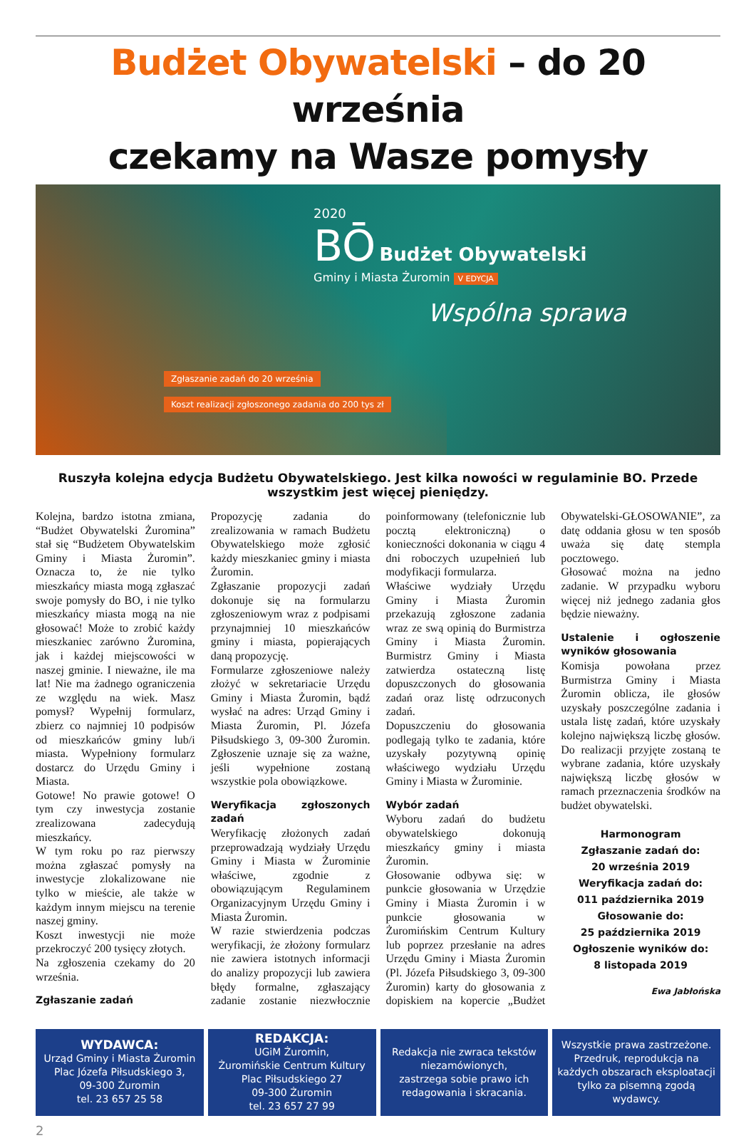Budżet Obywatelski – do 20 września
czekamy na Wasze pomysły
2020
BŌ
Budżet Obywatelski
Gminy i Miasta Żuromin V EDYCJA
Wspólna sprawa
Zgłaszanie zadań do 20 września
Koszt realizacji zgłoszonego zadania do 200 tys zł
Ruszyła kolejna edycja Budżetu Obywatelskiego. Jest kilka nowości w regulaminie BO. Przede wszystkim jest więcej pieniędzy.
Kolejna, bardzo istotna zmiana, “Budżet Obywatelski Żuromina” stał się “Budżetem Obywatelskim Gminy i Miasta Żuromin”. Oznacza to, że nie tylko mieszkańcy miasta mogą zgłaszać swoje pomysły do BO, i nie tylko mieszkańcy miasta mogą na nie głosować! Może to zrobić każdy mieszkaniec zarówno Żuromina, jak i każdej miejscowości w naszej gminie. I nieważne, ile ma lat! Nie ma żadnego ograniczenia ze względu na wiek. Masz pomysł? Wypełnij formularz, zbierz co najmniej 10 podpisów od mieszkańców gminy lub/i miasta. Wypełniony formularz dostarcz do Urzędu Gminy i Miasta.
Gotowe! No prawie gotowe! O tym czy inwestycja zostanie zrealizowana zadecydują mieszkańcy.
W tym roku po raz pierwszy można zgłaszać pomysły na inwestycje zlokalizowane nie tylko w mieście, ale także w każdym innym miejscu na terenie naszej gminy.
Koszt inwestycji nie może przekroczyć 200 tysięcy złotych.
Na zgłoszenia czekamy do 20 września.
Zgłaszanie zadań
Propozycję zadania do zrealizowania w ramach Budżetu Obywatelskiego może zgłosić każdy mieszkaniec gminy i miasta Żuromin.
Zgłaszanie propozycji zadań dokonuje się na formularzu zgłoszeniowym wraz z podpisami przynajmniej 10 mieszkańców gminy i miasta, popierających daną propozycję.
Formularze zgłoszeniowe należy złożyć w sekretariacie Urzędu Gminy i Miasta Żuromin, bądź wysłać na adres: Urząd Gminy i Miasta Żuromin, Pl. Józefa Piłsudskiego 3, 09-300 Żuromin. Zgłoszenie uznaje się za ważne, jeśli wypełnione zostaną wszystkie pola obowiązkowe.
Weryfikacja zgłoszonych zadań
Weryfikację złożonych zadań przeprowadzają wydziały Urzędu Gminy i Miasta w Żurominie właściwe, zgodnie z obowiązującym Regulaminem Organizacyjnym Urzędu Gminy i Miasta Żuromin.
W razie stwierdzenia podczas weryfikacji, że złożony formularz nie zawiera istotnych informacji do analizy propozycji lub zawiera błędy formalne, zgłaszający zadanie zostanie niezwłocznie poinformowany (telefonicznie lub pocztą elektroniczną) o konieczności dokonania w ciągu 4 dni roboczych uzupełnień lub modyfikacji formularza.
Właściwe wydziały Urzędu Gminy i Miasta Żuromin przekazują zgłoszone zadania wraz ze swą opinią do Burmistrza Gminy i Miasta Żuromin. Burmistrz Gminy i Miasta zatwierdza ostateczną listę dopuszczonych do głosowania zadań oraz listę odrzuconych zadań.
Dopuszczeniu do głosowania podlegają tylko te zadania, które uzyskały pozytywną opinię właściwego wydziału Urzędu Gminy i Miasta w Żurominie.
Wybór zadań
Wyboru zadań do budżetu obywatelskiego dokonują mieszkańcy gminy i miasta Żuromin.
Głosowanie odbywa się: w punkcie głosowania w Urzędzie Gminy i Miasta Żuromin i w punkcie głosowania w Żuromińskim Centrum Kultury lub poprzez przesłanie na adres Urzędu Gminy i Miasta Żuromin (Pl. Józefa Piłsudskiego 3, 09-300 Żuromin) karty do głosowania z dopiskiem na kopercie „Budżet Obywatelski-GŁOSOWANIE”, za datę oddania głosu w ten sposób uważa się datę stempla pocztowego.
Głosować można na jedno zadanie. W przypadku wyboru więcej niż jednego zadania głos będzie nieważny.
Ustalenie i ogłoszenie wyników głosowania
Komisja powołana przez Burmistrza Gminy i Miasta Żuromin oblicza, ile głosów uzyskały poszczególne zadania i ustala listę zadań, które uzyskały kolejno największą liczbę głosów. Do realizacji przyjęte zostaną te wybrane zadania, które uzyskały największą liczbę głosów w ramach przeznaczenia środków na budżet obywatelski.
Harmonogram
Zgłaszanie zadań do:
20 września 2019
Weryfikacja zadań do:
011 października 2019
Głosowanie do:
25 października 2019
Ogłoszenie wyników do:
8 listopada 2019
Ewa Jabłońska
WYDAWCA:
Urząd Gminy i Miasta Żuromin
Plac Józefa Piłsudskiego 3,
09-300 Żuromin
tel. 23 657 25 58
REDAKCJA:
UGiM Żuromin,
Żuromińskie Centrum Kultury
Plac Piłsudskiego 27
09-300 Żuromin
tel. 23 657 27 99
Redakcja nie zwraca tekstów niezamówionych,
zastrzega sobie prawo ich redagowania i skracania.
Wszystkie prawa zastrzeżone. Przedruk, reprodukcja na każdych obszarach eksploatacji tylko za pisemną zgodą wydawcy.
2